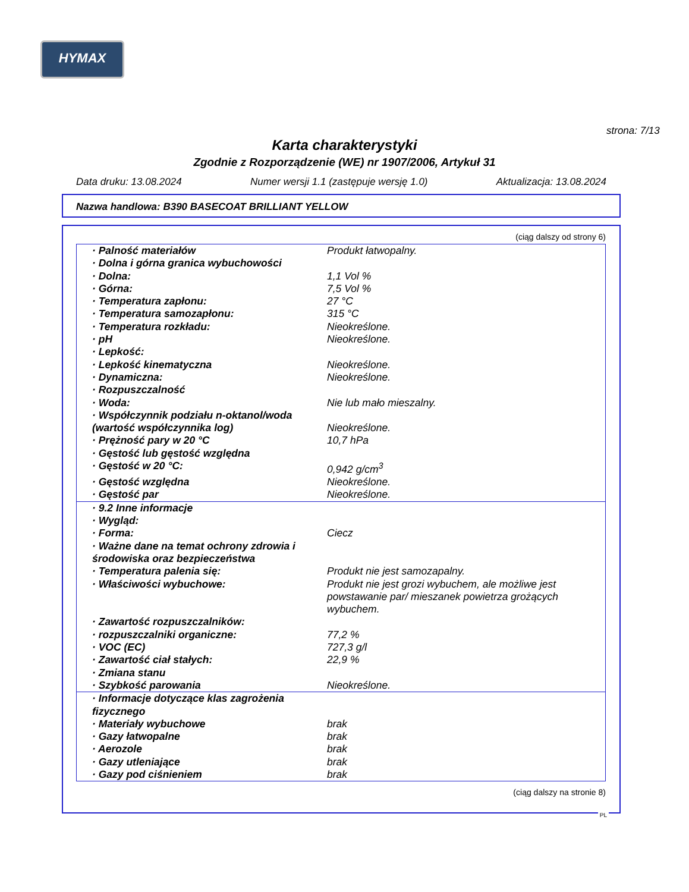HYMAX
strona: 7/13
Karta charakterystyki
Zgodnie z Rozporządzenie (WE) nr 1907/2006, Artykuł 31
Data druku: 13.08.2024 Numer wersji 1.1 (zastępuje wersję 1.0) Aktualizacja: 13.08.2024
Nazwa handlowa: B390 BASECOAT BRILLIANT YELLOW
(ciąg dalszy od strony 6)
| · Palność materiałów | Produkt łatwopalny. |
| · Dolna i górna granica wybuchowości | |
| · Dolna: | 1,1 Vol % |
| · Górna: | 7,5 Vol % |
| · Temperatura zapłonu: | 27 °C |
| · Temperatura samozapłonu: | 315 °C |
| · Temperatura rozkładu: | Nieokreślone. |
| · pH | Nieokreślone. |
| · Lepkość: | |
| · Lepkość kinematyczna | Nieokreślone. |
| · Dynamiczna: | Nieokreślone. |
| · Rozpuszczalność | |
| · Woda: | Nie lub mało mieszalny. |
| · Współczynnik podziału n-oktanol/woda | |
| (wartość współczynnika log) | Nieokreślone. |
| · Prężność pary w 20 °C | 10,7 hPa |
| · Gęstość lub gęstość względna | |
| · Gęstość w 20 °C: | 0,942 g/cm<sup>3</sup> |
| · Gęstość względna | Nieokreślone. |
| · Gęstość par | Nieokreślone. |
| · 9.2 Inne informacje | |
| · Wygląd: | |
| · Forma: | Ciecz |
| · Ważne dane na temat ochrony zdrowia i środowiska oraz bezpieczeństwa | |
| · Temperatura palenia się: | Produkt nie jest samozapalny. |
| · Właściwości wybuchowe: | Produkt nie jest grozi wybuchem, ale możliwe jest powstawanie par/ mieszanek powietrza grożących wybuchem. |
| · Zawartość rozpuszczalników: | |
| · rozpuszczalniki organiczne: | 77,2 % |
| · VOC (EC) | 727,3 g/l |
| · Zawartość ciał stałych: | 22,9 % |
| · Zmiana stanu | |
| · Szybkość parowania | Nieokreślone. |
| · Informacje dotyczące klas zagrożenia fizycznego | |
| · Materiały wybuchowe | brak |
| · Gazy łatwopalne | brak |
| · Aerozole | brak |
| · Gazy utleniające | brak |
| · Gazy pod ciśnieniem | brak |
(ciąg dalszy na stronie 8)
PL